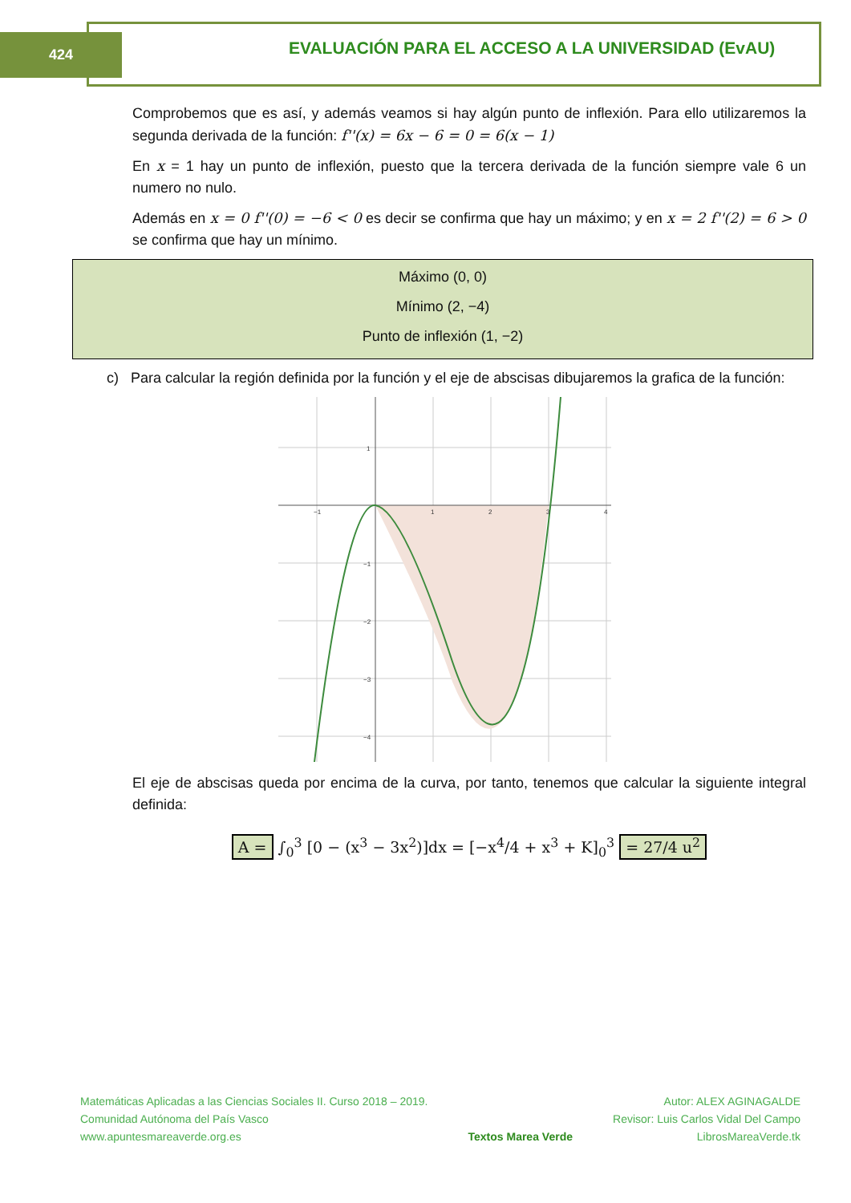424
EVALUACIÓN PARA EL ACCESO A LA UNIVERSIDAD (EvAU)
Comprobemos que es así, y además veamos si hay algún punto de inflexión. Para ello utilizaremos la segunda derivada de la función: f''(x) = 6x − 6 = 0 = 6(x − 1)
En x = 1 hay un punto de inflexión, puesto que la tercera derivada de la función siempre vale 6 un numero no nulo.
Además en x = 0 f''(0) = −6 < 0 es decir se confirma que hay un máximo; y en x = 2 f''(2) = 6 > 0 se confirma que hay un mínimo.
Máximo (0, 0)
Mínimo (2, −4)
Punto de inflexión (1, −2)
c) Para calcular la región definida por la función y el eje de abscisas dibujaremos la grafica de la función:
−1
1
2
3
4
1
−1
−2
−3
−4
El eje de abscisas queda por encima de la curva, por tanto, tenemos que calcular la siguiente integral definida:
A = ∫<sub>0</sub><sup>3</sup> [0 − (x<sup>3</sup> − 3x<sup>2</sup>)]dx = [−x<sup>4</sup>/4 + x<sup>3</sup> + K]<sub>0</sub><sup>3</sup> = 27/4 u<sup>2</sup>
Matemáticas Aplicadas a las Ciencias Sociales II. Curso 2018 – 2019.
Comunidad Autónoma del País Vasco
www.apuntesmareaverde.org.es
Textos Marea Verde Autor: ALEX AGINAGALDE
Revisor: Luis Carlos Vidal Del Campo
LibrosMareaVerde.tk